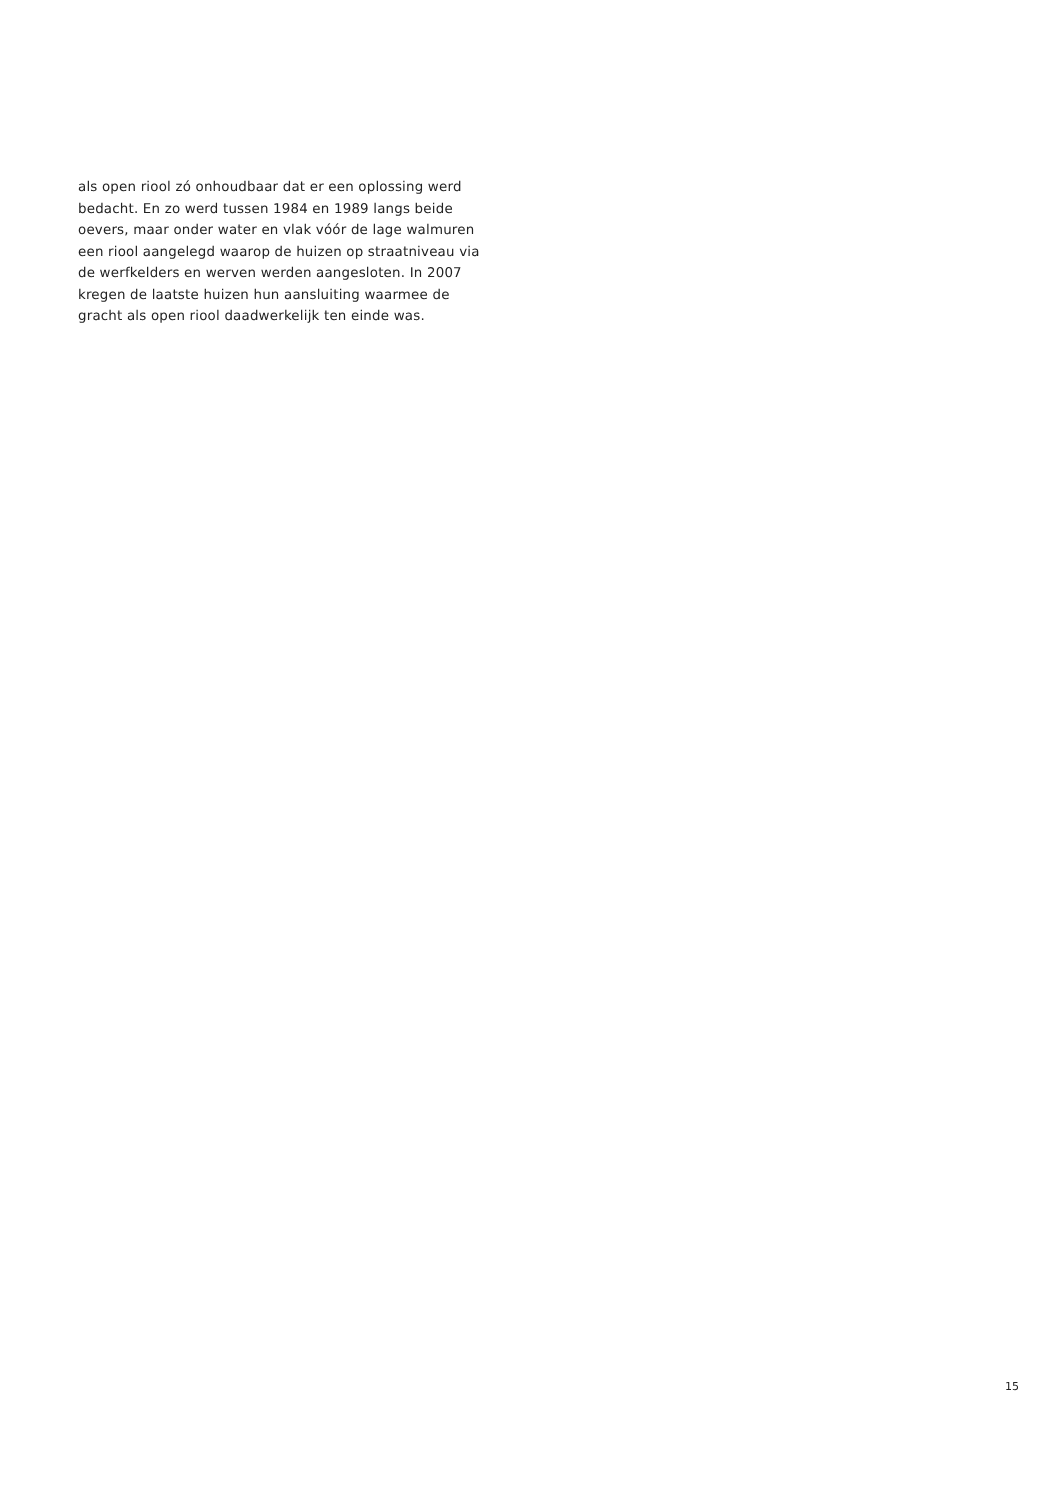als open riool zó onhoudbaar dat er een oplossing werd bedacht. En zo werd tussen 1984 en 1989 langs beide oevers, maar onder water en vlak vóór de lage walmuren een riool aangelegd waarop de huizen op straatniveau via de werfkelders en werven werden aangesloten. In 2007 kregen de laatste huizen hun aansluiting waarmee de gracht als open riool daadwerkelijk ten einde was.
15